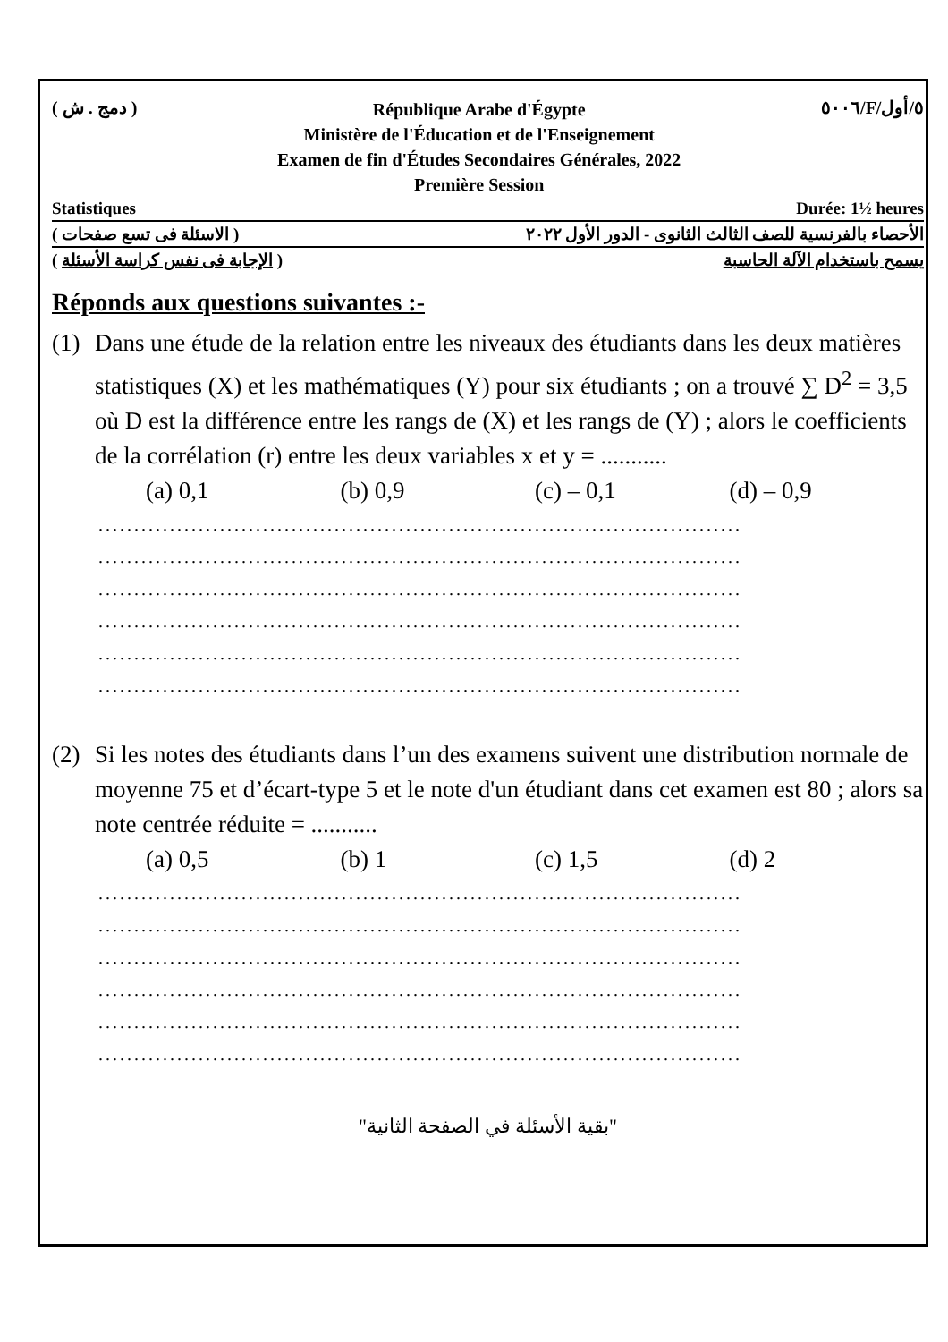( دمج . ش )
République Arabe d'Égypte
Ministère de l'Éducation et de l'Enseignement
Examen de fin d'Études Secondaires Générales, 2022
Première Session
٥٠٠٦/F/٥/أول
Statistiques Durée: 1½ heures
الأحصاء بالفرنسية للصف الثالث الثانوى - الدور الأول ٢٠٢٢ ( الاسئلة فى تسع صفحات )
يسمح باستخدام الآلة الحاسبة ( الإجابة فى نفس كراسة الأسئلة )
Réponds aux questions suivantes :-
(1) Dans une étude de la relation entre les niveaux des étudiants dans les deux matières statistiques (X) et les mathématiques (Y) pour six étudiants ; on a trouvé ∑ D<sup>2</sup> = 3,5 où D est la différence entre les rangs de (X) et les rangs de (Y) ; alors le coefficients de la corrélation (r) entre les deux variables x et y = ...........
(a) 0,1 (b) 0,9 (c) – 0,1 (d) – 0,9
..........................................................................................
..........................................................................................
..........................................................................................
..........................................................................................
..........................................................................................
..........................................................................................
(2) Si les notes des étudiants dans l’un des examens suivent une distribution normale de moyenne 75 et d’écart-type 5 et le note d'un étudiant dans cet examen est 80 ; alors sa note centrée réduite = ...........
(a) 0,5 (b) 1 (c) 1,5 (d) 2
..........................................................................................
..........................................................................................
..........................................................................................
..........................................................................................
..........................................................................................
..........................................................................................
"بقية الأسئلة في الصفحة الثانية"